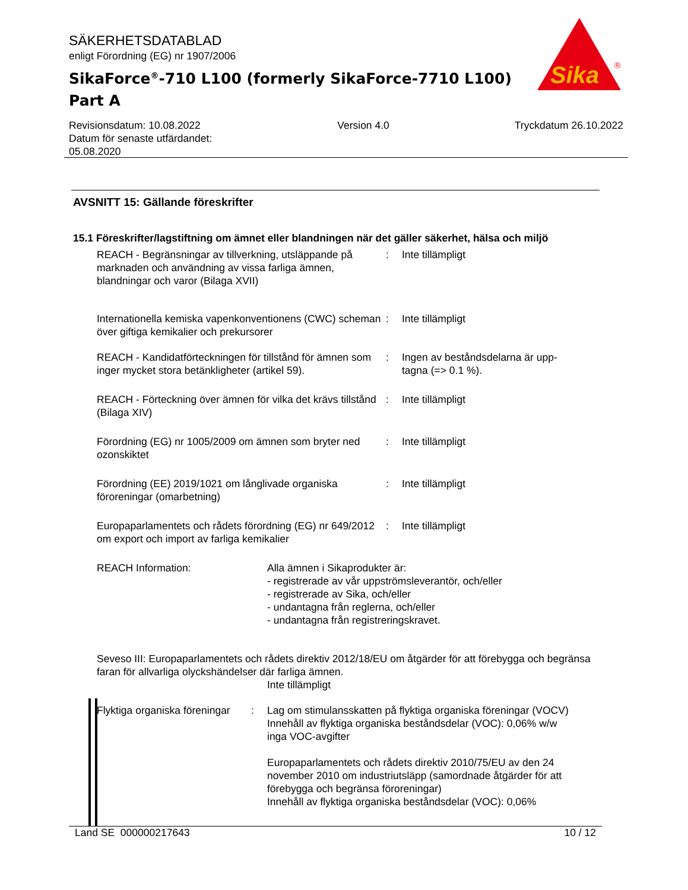SÄKERHETSDATABLAD
enligt Förordning (EG) nr 1907/2006
SikaForce<sup>®</sup>-710 L100 (formerly SikaForce-7710 L100)
Part A
Sika
®
Revisionsdatum: 10.08.2022
Datum för senaste utfärdandet:
05.08.2020
Version 4.0 Tryckdatum 26.10.2022
AVSNITT 15: Gällande föreskrifter
15.1 Föreskrifter/lagstiftning om ämnet eller blandningen när det gäller säkerhet, hälsa och miljö
REACH - Begränsningar av tillverkning, utsläppande på marknaden och användning av vissa farliga ämnen, blandningar och varor (Bilaga XVII)
: Inte tillämpligt
Internationella kemiska vapenkonventionens (CWC) scheman över giftiga kemikalier och prekursorer
: Inte tillämpligt
REACH - Kandidatförteckningen för tillstånd för ämnen som inger mycket stora betänkligheter (artikel 59).
: Ingen av beståndsdelarna är upp-
tagna (=> 0.1 %).
REACH - Förteckning över ämnen för vilka det krävs tillstånd (Bilaga XIV)
: Inte tillämpligt
Förordning (EG) nr 1005/2009 om ämnen som bryter ned ozonskiktet
: Inte tillämpligt
Förordning (EE) 2019/1021 om långlivade organiska föroreningar (omarbetning)
: Inte tillämpligt
Europaparlamentets och rådets förordning (EG) nr 649/2012 om export och import av farliga kemikalier
: Inte tillämpligt
REACH Information: Alla ämnen i Sikaprodukter är:
- registrerade av vår uppströmsleverantör, och/eller
- registrerade av Sika, och/eller
- undantagna från reglerna, och/eller
- undantagna från registreringskravet.
Seveso III: Europaparlamentets och rådets direktiv 2012/18/EU om åtgärder för att förebygga och begränsa faran för allvarliga olyckshändelser där farliga ämnen.
Inte tillämpligt
Flyktiga organiska föreningar
: Lag om stimulansskatten på flyktiga organiska föreningar (VOCV)
Innehåll av flyktiga organiska beståndsdelar (VOC): 0,06% w/w
inga VOC-avgifter
Europaparlamentets och rådets direktiv 2010/75/EU av den 24 november 2010 om industriutsläpp (samordnade åtgärder för att förebygga och begränsa föroreningar)
Innehåll av flyktiga organiska beståndsdelar (VOC): 0,06%
Land SE 000000217643 10 / 12